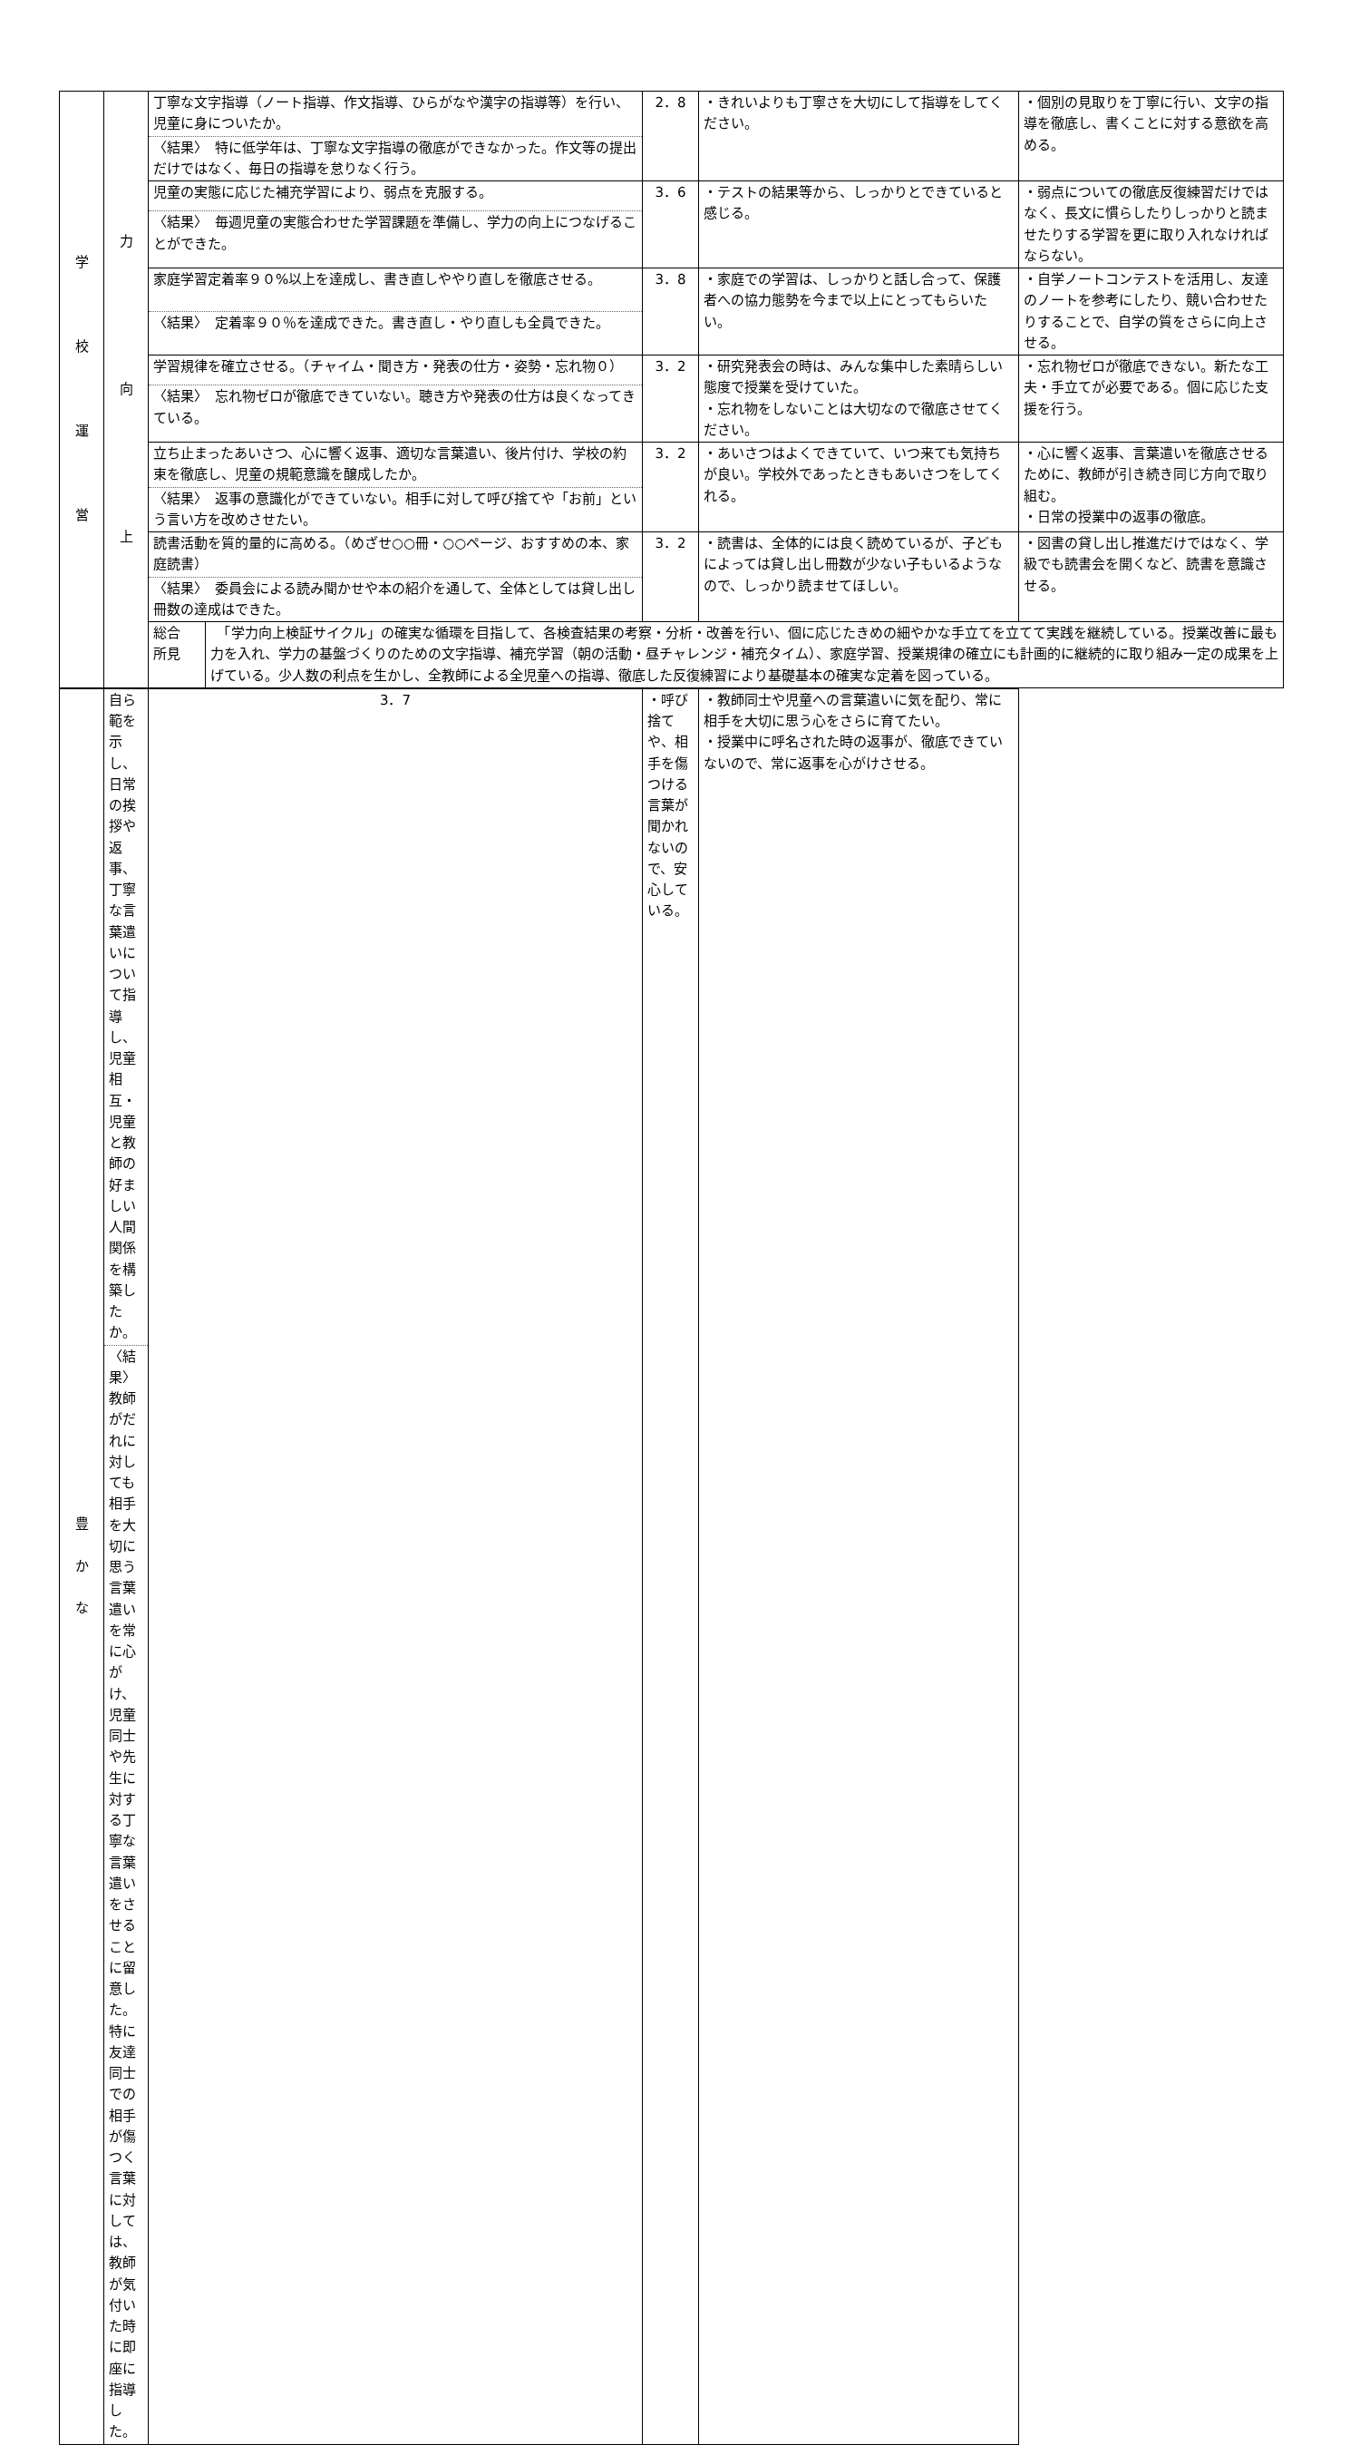| 学 校 運 営 | 力 向 上 | 丁寧な文字指導（ノート指導、作文指導、ひらがなや漢字の指導等）を行い、児童に身についたか。 | 2．8 | ・きれいよりも丁寧さを大切にして指導をしてください。 | ・個別の見取りを丁寧に行い、文字の指導を徹底し、書くことに対する意欲を高める。 |
| | | 〈結果〉 特に低学年は、丁寧な文字指導の徹底ができなかった。作文等の提出だけではなく、毎日の指導を怠りなく行う。 | | | |
| | | 児童の実態に応じた補充学習により、弱点を克服する。 | 3．6 | ・テストの結果等から、しっかりとできていると感じる。 | ・弱点についての徹底反復練習だけではなく、長文に慣らしたりしっかりと読ませたりする学習を更に取り入れなければならない。 |
| | | 〈結果〉 毎週児童の実態合わせた学習課題を準備し、学力の向上につなげることができた。 | | | |
| | | 家庭学習定着率９０%以上を達成し、書き直しややり直しを徹底させる。 | 3．8 | ・家庭での学習は、しっかりと話し合って、保護者への協力態勢を今まで以上にとってもらいたい。 | ・自学ノートコンテストを活用し、友達のノートを参考にしたり、競い合わせたりすることで、自学の質をさらに向上させる。 |
| | | 〈結果〉 定着率９０％を達成できた。書き直し・やり直しも全員できた。 | | | |
| | | 学習規律を確立させる。（チャイム・聞き方・発表の仕方・姿勢・忘れ物０） | 3．2 | ・研究発表会の時は、みんな集中した素晴らしい態度で授業を受けていた。 ・忘れ物をしないことは大切なので徹底させてください。 | ・忘れ物ゼロが徹底できない。新たな工夫・手立てが必要である。個に応じた支援を行う。 |
| | | 〈結果〉 忘れ物ゼロが徹底できていない。聴き方や発表の仕方は良くなってきている。 | | | |
| | | 立ち止まったあいさつ、心に響く返事、適切な言葉遣い、後片付け、学校の約束を徹底し、児童の規範意識を醸成したか。 | 3．2 | ・あいさつはよくできていて、いつ来ても気持ちが良い。学校外であったときもあいさつをしてくれる。 | ・心に響く返事、言葉遣いを徹底させるために、教師が引き続き同じ方向で取り組む。 ・日常の授業中の返事の徹底。 |
| | | 〈結果〉 返事の意識化ができていない。相手に対して呼び捨てや「お前」という言い方を改めさせたい。 | | | |
| | | 読書活動を質的量的に高める。（めざせ○○冊・○○ページ、おすすめの本、家庭読書） | 3．2 | ・読書は、全体的には良く読めているが、子どもによっては貸し出し冊数が少ない子もいるようなので、しっかり読ませてほしい。 | ・図書の貸し出し推進だけではなく、学級でも読書会を開くなど、読書を意識させる。 |
| | | 〈結果〉 委員会による読み聞かせや本の紹介を通して、全体としては貸し出し冊数の達成はできた。 | | | |
| | | / 総合 所見 / 「学力向上検証サイクル」の確実な循環を目指して、各検査結果の考察・分析・改善を行い、個に応じたきめの細やかな手立てを立てて実践を継続している。授業改善に最も力を入れ、学力の基盤づくりのための文字指導、補充学習（朝の活動・昼チャレンジ・補充タイム）、家庭学習、授業規律の確立にも計画的に継続的に取り組み一定の成果を上げている。少人数の利点を生かし、全教師による全児童への指導、徹底した反復練習により基礎基本の確実な定着を図っている。 / | | | |
| 豊 か な | 自ら範を示し、日常の挨拶や返事、丁寧な言葉遣いについて指導し、児童相互・児童と教師の好ましい人間関係を構築したか。 | 3．7 | ・呼び捨てや、相手を傷つける言葉が聞かれないので、安心している。 | ・教師同士や児童への言葉遣いに気を配り、常に相手を大切に思う心をさらに育てたい。 ・授業中に呼名された時の返事が、徹底できていないので、常に返事を心がけさせる。 | |
| | 〈結果〉教師がだれに対しても相手を大切に思う言葉遣いを常に心がけ、児童同士や先生に対する丁寧な言葉遣いをさせることに留意した。特に友達同士での相手が傷つく言葉に対しては、教師が気付いた時に即座に指導した。 | | | | |